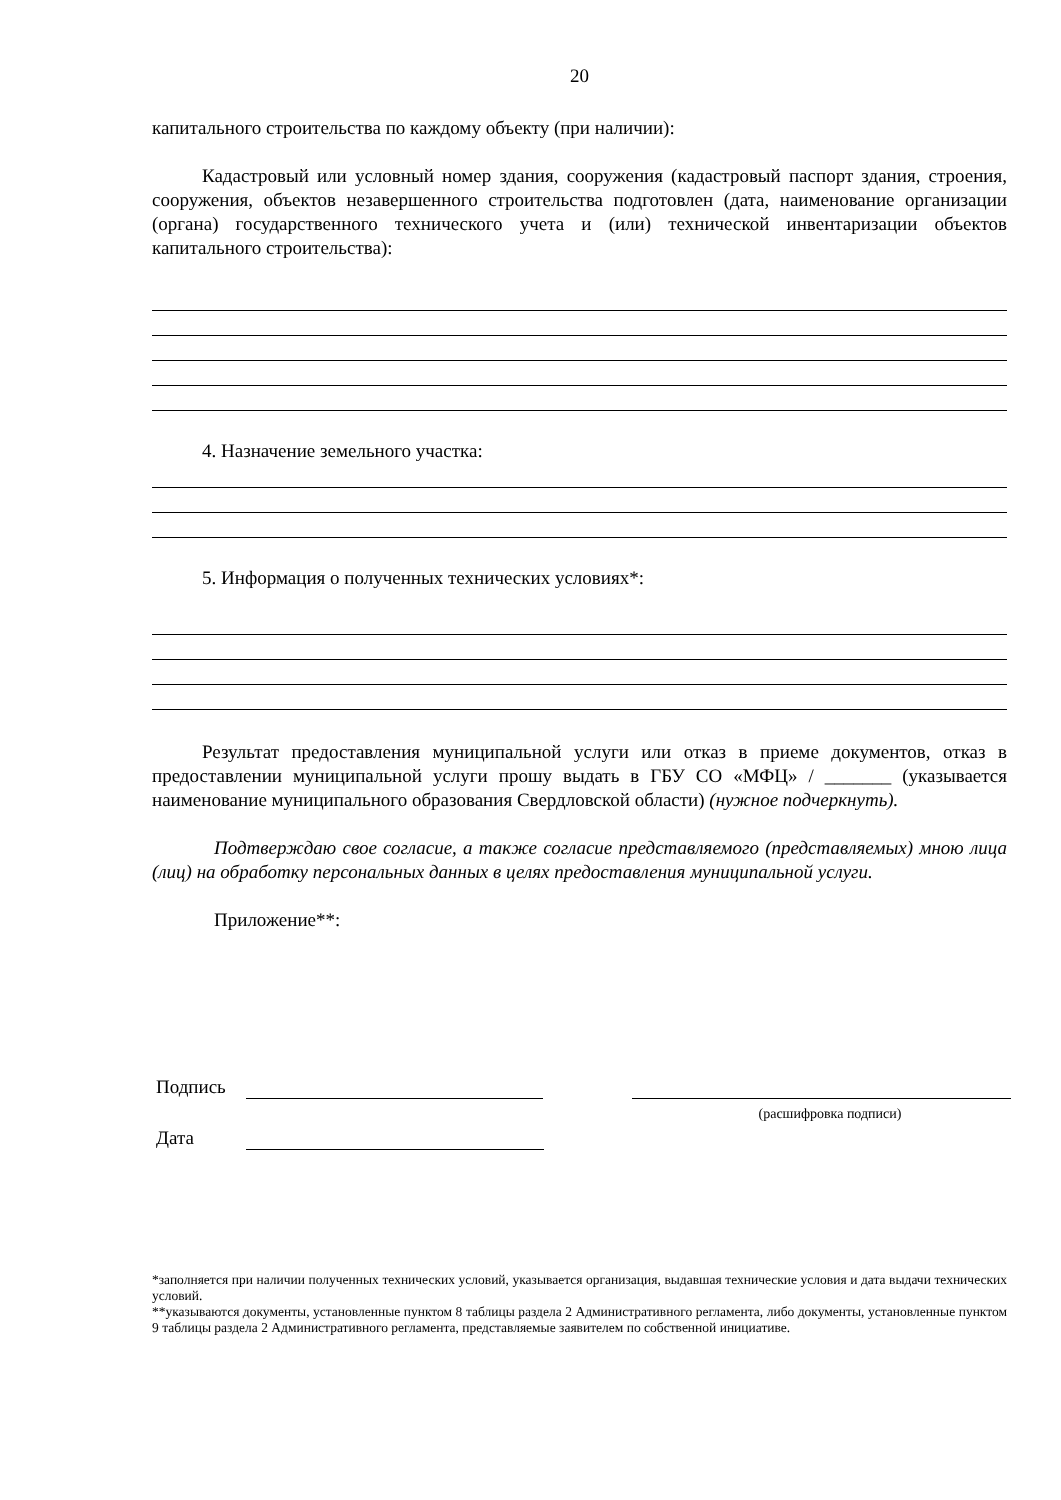20
капитального строительства по каждому объекту (при наличии):
Кадастровый или условный номер здания, сооружения (кадастровый паспорт здания, строения, сооружения, объектов незавершенного строительства подготовлен (дата, наименование организации (органа) государственного технического учета и (или) технической инвентаризации объектов капитального строительства):
4. Назначение земельного участка:
5. Информация о полученных технических условиях*:
Результат предоставления муниципальной услуги или отказ в приеме документов, отказ в предоставлении муниципальной услуги прошу выдать в ГБУ СО «МФЦ» / _______ (указывается наименование муниципального образования Свердловской области) (нужное подчеркнуть).
Подтверждаю свое согласие, а также согласие представляемого (представляемых) мною лица (лиц) на обработку персональных данных в целях предоставления муниципальной услуги.
Приложение**:
Подпись
(расшифровка подписи)
Дата
*заполняется при наличии полученных технических условий, указывается организация, выдавшая технические условия и дата выдачи технических условий.
**указываются документы, установленные пунктом 8 таблицы раздела 2 Административного регламента, либо документы, установленные пунктом 9 таблицы раздела 2 Административного регламента, представляемые заявителем по собственной инициативе.